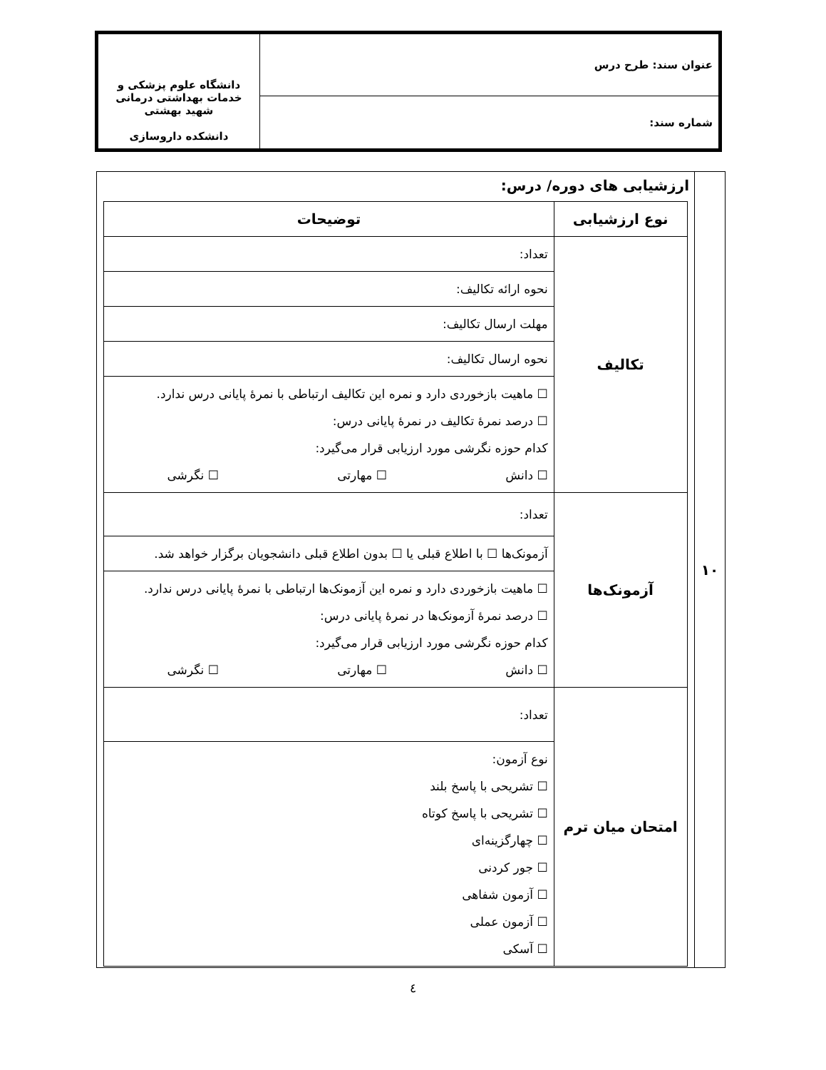| عنوان سند: طرح درس | دانشگاه علوم پزشکی و خدمات بهداشتی درمانی شهید بهشتی دانشکده داروسازی |
| شماره سند: | |
| ۱۰ | ارزشیابی های دوره/ درس: / نوع ارزشیابی / توضیحات / / --- / --- / / تکالیف / تعداد: / / / نحوه ارائه تکالیف: / / / مهلت ارسال تکالیف: / / / نحوه ارسال تکالیف: / / / ☐ ماهیت بازخوردی دارد و نمره این تکالیف ارتباطی با نمرهٔ پایانی درس ندارد. ☐ درصد نمرهٔ تکالیف در نمرهٔ پایانی درس: کدام حوزه نگرشی مورد ارزیابی قرار می‌گیرد: ☐ دانش ☐ مهارتی ☐ نگرشی / / آزمونک‌ها / تعداد: / / / آزمونک‌ها ☐ با اطلاع قبلی یا ☐ بدون اطلاع قبلی دانشجویان برگزار خواهد شد. / / / ☐ ماهیت بازخوردی دارد و نمره این آزمونک‌ها ارتباطی با نمرهٔ پایانی درس ندارد. ☐ درصد نمرهٔ آزمونک‌ها در نمرهٔ پایانی درس: کدام حوزه نگرشی مورد ارزیابی قرار می‌گیرد: ☐ دانش ☐ مهارتی ☐ نگرشی / / امتحان میان ترم / تعداد: / / / نوع آزمون: ☐ تشریحی با پاسخ بلند ☐ تشریحی با پاسخ کوتاه ☐ چهارگزینه‌ای ☐ جور کردنی ☐ آزمون شفاهی ☐ آزمون عملی ☐ آسکی / |
٤